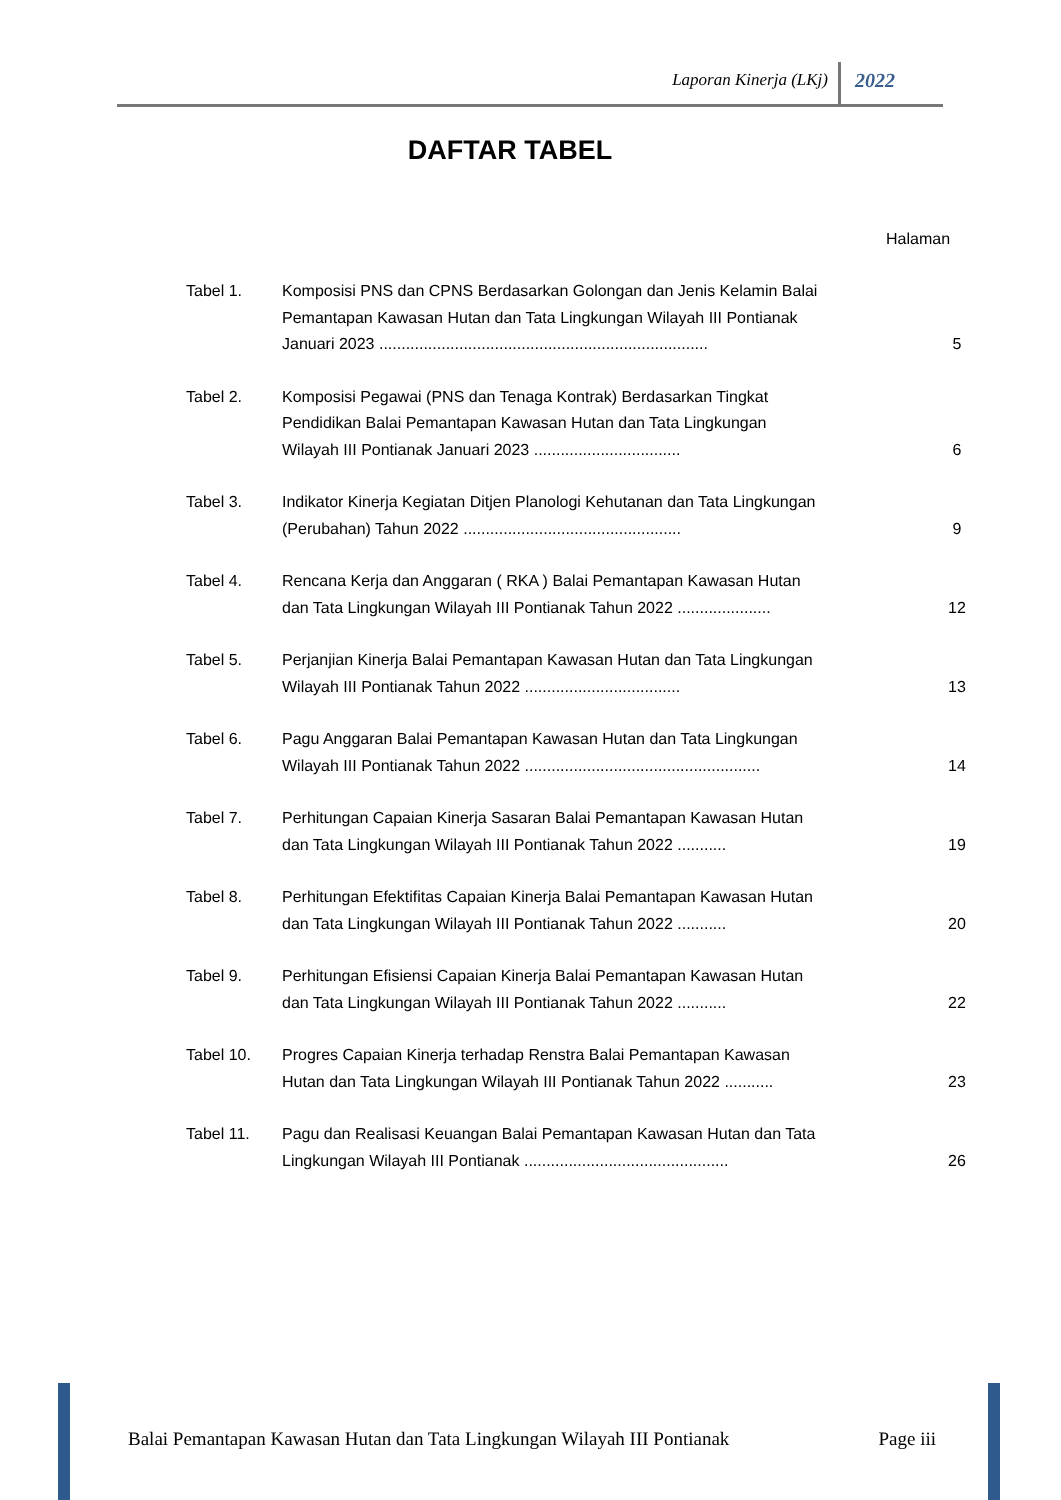Laporan Kinerja (LKj) 2022
DAFTAR TABEL
Halaman
| Tabel 1. | Komposisi PNS dan CPNS Berdasarkan Golongan dan Jenis Kelamin Balai Pemantapan Kawasan Hutan dan Tata Lingkungan Wilayah III Pontianak Januari 2023 .......................................................................... | 5 |
| Tabel 2. | Komposisi Pegawai (PNS dan Tenaga Kontrak) Berdasarkan Tingkat Pendidikan Balai Pemantapan Kawasan Hutan dan Tata Lingkungan Wilayah III Pontianak Januari 2023 ................................. | 6 |
| Tabel 3. | Indikator Kinerja Kegiatan Ditjen Planologi Kehutanan dan Tata Lingkungan (Perubahan) Tahun 2022 ................................................. | 9 |
| Tabel 4. | Rencana Kerja dan Anggaran ( RKA ) Balai Pemantapan Kawasan Hutan dan Tata Lingkungan Wilayah III Pontianak Tahun 2022 ..................... | 12 |
| Tabel 5. | Perjanjian Kinerja Balai Pemantapan Kawasan Hutan dan Tata Lingkungan Wilayah III Pontianak Tahun 2022 ................................... | 13 |
| Tabel 6. | Pagu Anggaran Balai Pemantapan Kawasan Hutan dan Tata Lingkungan Wilayah III Pontianak Tahun 2022 ..................................................... | 14 |
| Tabel 7. | Perhitungan Capaian Kinerja Sasaran Balai Pemantapan Kawasan Hutan dan Tata Lingkungan Wilayah III Pontianak Tahun 2022 ........... | 19 |
| Tabel 8. | Perhitungan Efektifitas Capaian Kinerja Balai Pemantapan Kawasan Hutan dan Tata Lingkungan Wilayah III Pontianak Tahun 2022 ........... | 20 |
| Tabel 9. | Perhitungan Efisiensi Capaian Kinerja Balai Pemantapan Kawasan Hutan dan Tata Lingkungan Wilayah III Pontianak Tahun 2022 ........... | 22 |
| Tabel 10. | Progres Capaian Kinerja terhadap Renstra Balai Pemantapan Kawasan Hutan dan Tata Lingkungan Wilayah III Pontianak Tahun 2022 ........... | 23 |
| Tabel 11. | Pagu dan Realisasi Keuangan Balai Pemantapan Kawasan Hutan dan Tata Lingkungan Wilayah III Pontianak .............................................. | 26 |
Balai Pemantapan Kawasan Hutan dan Tata Lingkungan Wilayah III Pontianak Page iii